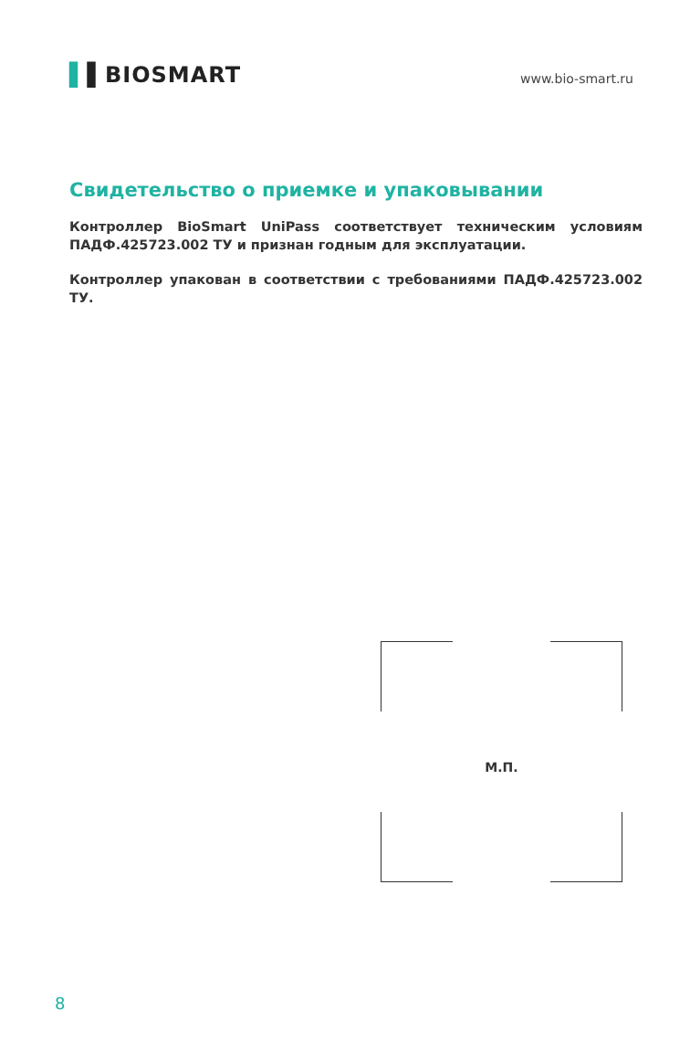▌▌BIOSMART
www.bio-smart.ru
Свидетельство о приемке и упаковывании
Контроллер BioSmart UniPass соответствует техническим условиям ПАДФ.425723.002 ТУ и признан годным для эксплуатации.
Контроллер упакован в соответствии с требованиями ПАДФ.425723.002 ТУ.
М.П.
8